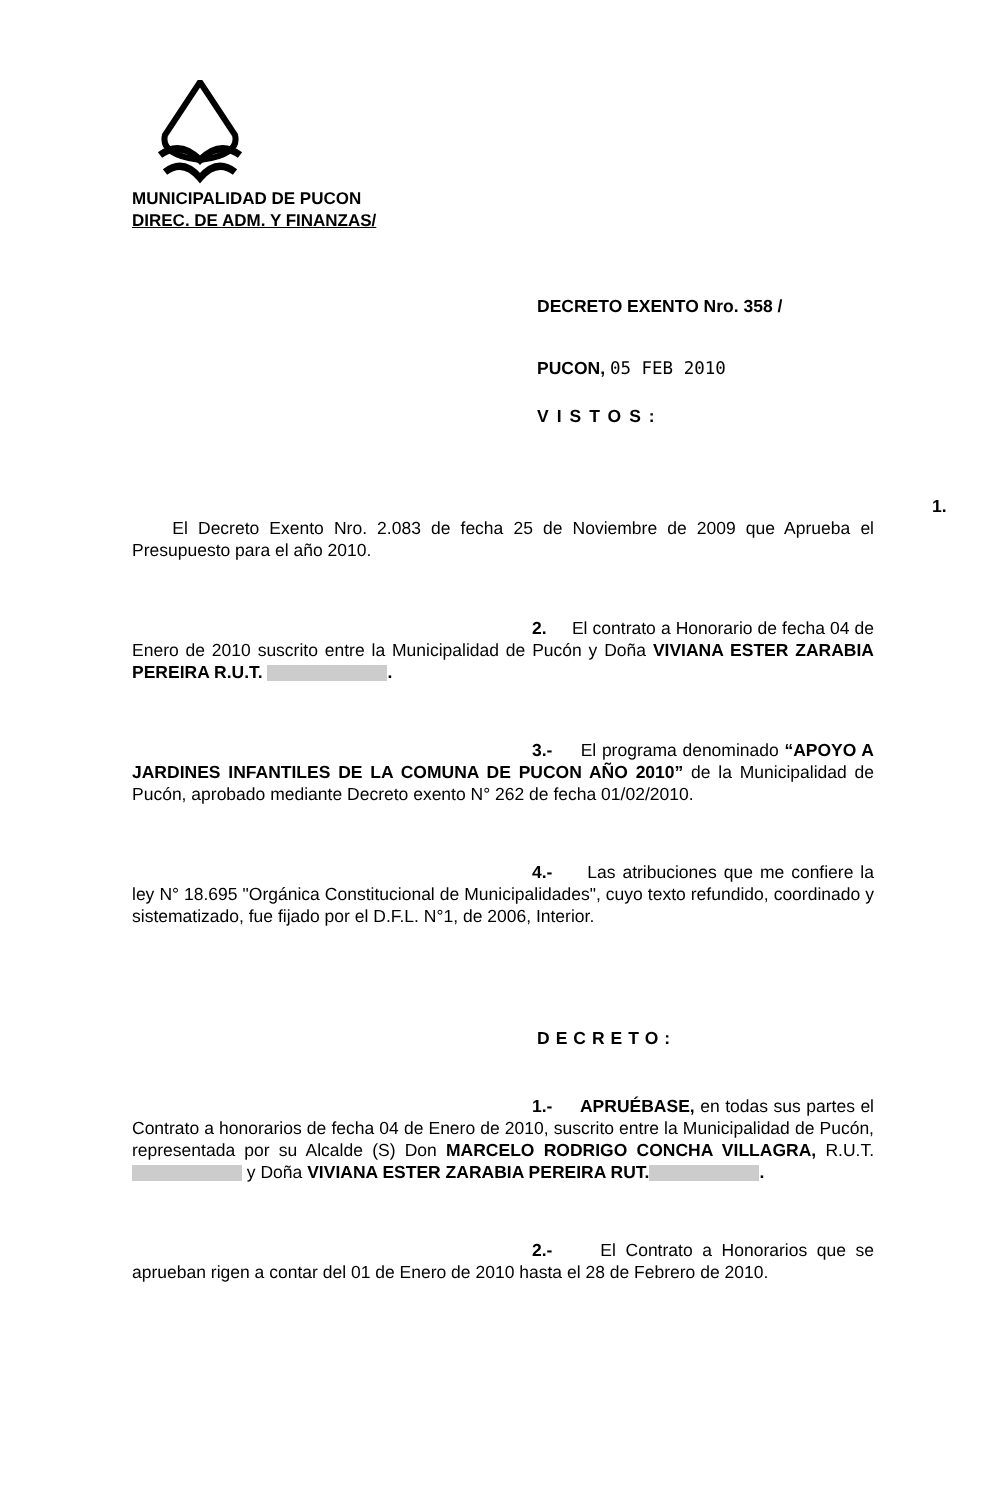MUNICIPALIDAD DE PUCON
DIREC. DE ADM. Y FINANZAS/
DECRETO EXENTO Nro. 358 /
PUCON, 05 FEB 2010
VISTOS:
1. El Decreto Exento Nro. 2.083 de fecha 25 de Noviembre de 2009 que Aprueba el Presupuesto para el año 2010.
2. El contrato a Honorario de fecha 04 de Enero de 2010 suscrito entre la Municipalidad de Pucón y Doña VIVIANA ESTER ZARABIA PEREIRA R.U.T. .
3.- El programa denominado “APOYO A JARDINES INFANTILES DE LA COMUNA DE PUCON AÑO 2010” de la Municipalidad de Pucón, aprobado mediante Decreto exento N° 262 de fecha 01/02/2010.
4.- Las atribuciones que me confiere la ley N° 18.695 "Orgánica Constitucional de Municipalidades", cuyo texto refundido, coordinado y sistematizado, fue fijado por el D.F.L. N°1, de 2006, Interior.
DECRETO:
1.- APRUÉBASE, en todas sus partes el Contrato a honorarios de fecha 04 de Enero de 2010, suscrito entre la Municipalidad de Pucón, representada por su Alcalde (S) Don MARCELO RODRIGO CONCHA VILLAGRA, R.U.T. y Doña VIVIANA ESTER ZARABIA PEREIRA RUT. .
2.- El Contrato a Honorarios que se aprueban rigen a contar del 01 de Enero de 2010 hasta el 28 de Febrero de 2010.